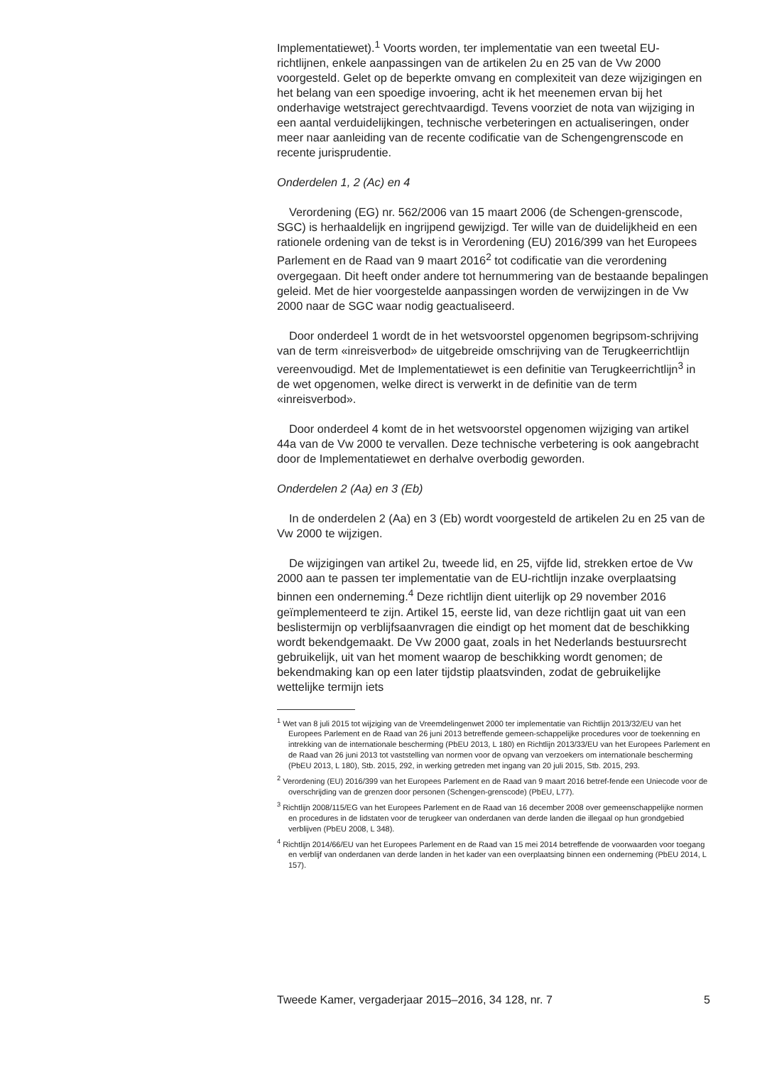Implementatiewet).<sup>1</sup> Voorts worden, ter implementatie van een tweetal EU-richtlijnen, enkele aanpassingen van de artikelen 2u en 25 van de Vw 2000 voorgesteld. Gelet op de beperkte omvang en complexiteit van deze wijzigingen en het belang van een spoedige invoering, acht ik het meenemen ervan bij het onderhavige wetstraject gerechtvaardigd. Tevens voorziet de nota van wijziging in een aantal verduidelijkingen, technische verbeteringen en actualiseringen, onder meer naar aanleiding van de recente codificatie van de Schengengrenscode en recente jurisprudentie.
Onderdelen 1, 2 (Ac) en 4
Verordening (EG) nr. 562/2006 van 15 maart 2006 (de Schengen-grenscode, SGC) is herhaaldelijk en ingrijpend gewijzigd. Ter wille van de duidelijkheid en een rationele ordening van de tekst is in Verordening (EU) 2016/399 van het Europees Parlement en de Raad van 9 maart 2016<sup>2</sup> tot codificatie van die verordening overgegaan. Dit heeft onder andere tot hernummering van de bestaande bepalingen geleid. Met de hier voorgestelde aanpassingen worden de verwijzingen in de Vw 2000 naar de SGC waar nodig geactualiseerd.
Door onderdeel 1 wordt de in het wetsvoorstel opgenomen begripsom-schrijving van de term «inreisverbod» de uitgebreide omschrijving van de Terugkeerrichtlijn vereenvoudigd. Met de Implementatiewet is een definitie van Terugkeerrichtlijn<sup>3</sup> in de wet opgenomen, welke direct is verwerkt in de definitie van de term «inreisverbod».
Door onderdeel 4 komt de in het wetsvoorstel opgenomen wijziging van artikel 44a van de Vw 2000 te vervallen. Deze technische verbetering is ook aangebracht door de Implementatiewet en derhalve overbodig geworden.
Onderdelen 2 (Aa) en 3 (Eb)
In de onderdelen 2 (Aa) en 3 (Eb) wordt voorgesteld de artikelen 2u en 25 van de Vw 2000 te wijzigen.
De wijzigingen van artikel 2u, tweede lid, en 25, vijfde lid, strekken ertoe de Vw 2000 aan te passen ter implementatie van de EU-richtlijn inzake overplaatsing binnen een onderneming.<sup>4</sup> Deze richtlijn dient uiterlijk op 29 november 2016 geïmplementeerd te zijn. Artikel 15, eerste lid, van deze richtlijn gaat uit van een beslistermijn op verblijfsaanvragen die eindigt op het moment dat de beschikking wordt bekendgemaakt. De Vw 2000 gaat, zoals in het Nederlands bestuursrecht gebruikelijk, uit van het moment waarop de beschikking wordt genomen; de bekendmaking kan op een later tijdstip plaatsvinden, zodat de gebruikelijke wettelijke termijn iets
<sup>1</sup> Wet van 8 juli 2015 tot wijziging van de Vreemdelingenwet 2000 ter implementatie van Richtlijn 2013/32/EU van het Europees Parlement en de Raad van 26 juni 2013 betreffende gemeen-schappelijke procedures voor de toekenning en intrekking van de internationale bescherming (PbEU 2013, L 180) en Richtlijn 2013/33/EU van het Europees Parlement en de Raad van 26 juni 2013 tot vaststelling van normen voor de opvang van verzoekers om internationale bescherming (PbEU 2013, L 180), Stb. 2015, 292, in werking getreden met ingang van 20 juli 2015, Stb. 2015, 293.
<sup>2</sup> Verordening (EU) 2016/399 van het Europees Parlement en de Raad van 9 maart 2016 betref-fende een Uniecode voor de overschrijding van de grenzen door personen (Schengen-grenscode) (PbEU, L77).
<sup>3</sup> Richtlijn 2008/115/EG van het Europees Parlement en de Raad van 16 december 2008 over gemeenschappelijke normen en procedures in de lidstaten voor de terugkeer van onderdanen van derde landen die illegaal op hun grondgebied verblijven (PbEU 2008, L 348).
<sup>4</sup> Richtlijn 2014/66/EU van het Europees Parlement en de Raad van 15 mei 2014 betreffende de voorwaarden voor toegang en verblijf van onderdanen van derde landen in het kader van een overplaatsing binnen een onderneming (PbEU 2014, L 157).
Tweede Kamer, vergaderjaar 2015–2016, 34 128, nr. 7 5